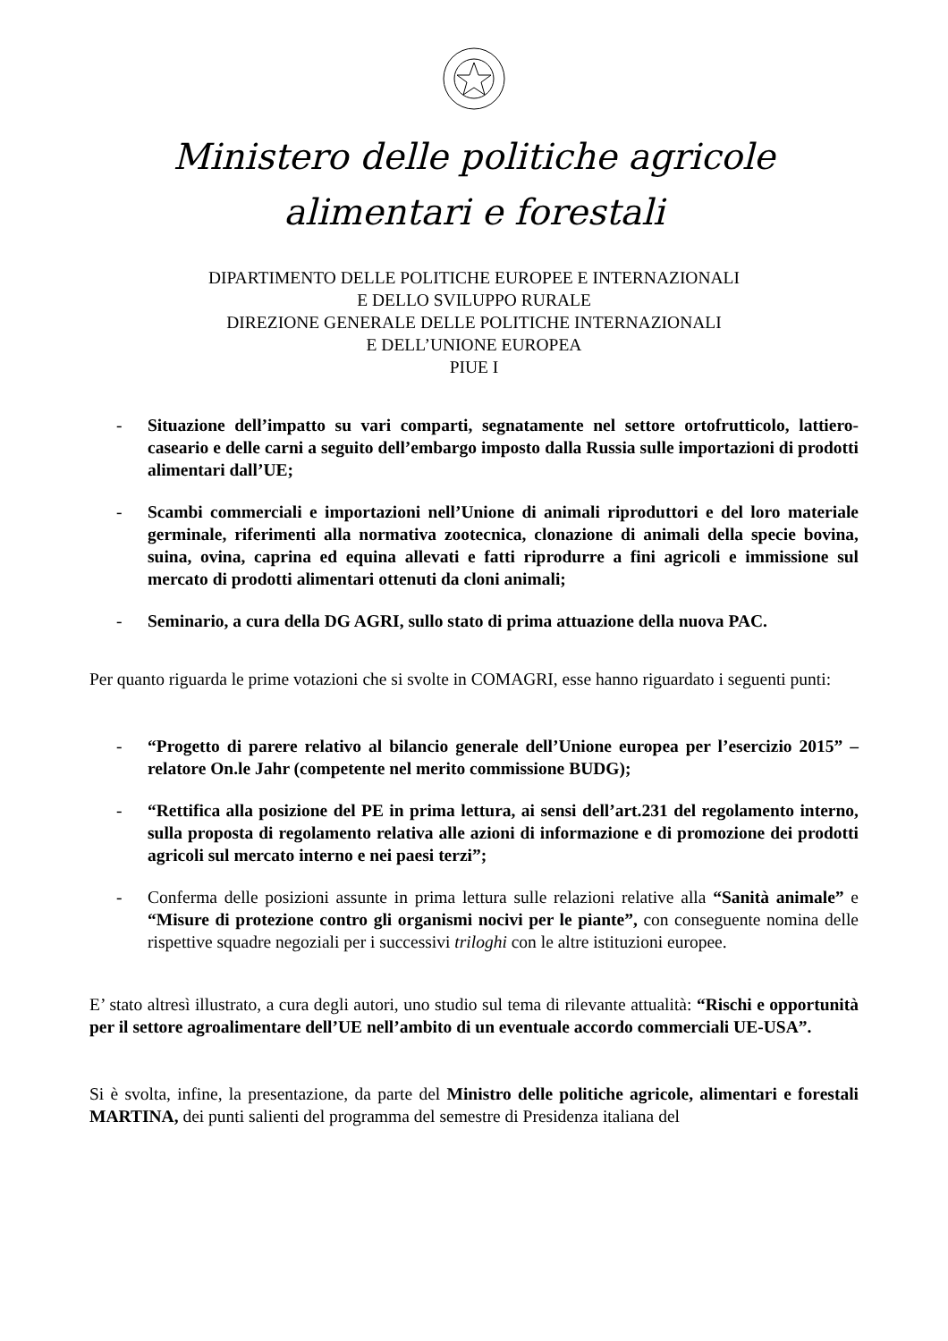Ministero delle politiche agricole
alimentari e forestali
DIPARTIMENTO DELLE POLITICHE EUROPEE E INTERNAZIONALI
E DELLO SVILUPPO RURALE
DIREZIONE GENERALE DELLE POLITICHE INTERNAZIONALI
E DELL’UNIONE EUROPEA
PIUE I
- Situazione dell’impatto su vari comparti, segnatamente nel settore ortofrutticolo, lattiero-caseario e delle carni a seguito dell’embargo imposto dalla Russia sulle importazioni di prodotti alimentari dall’UE;
- Scambi commerciali e importazioni nell’Unione di animali riproduttori e del loro materiale germinale, riferimenti alla normativa zootecnica, clonazione di animali della specie bovina, suina, ovina, caprina ed equina allevati e fatti riprodurre a fini agricoli e immissione sul mercato di prodotti alimentari ottenuti da cloni animali;
- Seminario, a cura della DG AGRI, sullo stato di prima attuazione della nuova PAC.
Per quanto riguarda le prime votazioni che si svolte in COMAGRI, esse hanno riguardato i seguenti punti:
- “Progetto di parere relativo al bilancio generale dell’Unione europea per l’esercizio 2015” – relatore On.le Jahr (competente nel merito commissione BUDG);
- “Rettifica alla posizione del PE in prima lettura, ai sensi dell’art.231 del regolamento interno, sulla proposta di regolamento relativa alle azioni di informazione e di promozione dei prodotti agricoli sul mercato interno e nei paesi terzi”;
- Conferma delle posizioni assunte in prima lettura sulle relazioni relative alla “Sanità animale” e “Misure di protezione contro gli organismi nocivi per le piante”, con conseguente nomina delle rispettive squadre negoziali per i successivi triloghi con le altre istituzioni europee.
E’ stato altresì illustrato, a cura degli autori, uno studio sul tema di rilevante attualità: “Rischi e opportunità per il settore agroalimentare dell’UE nell’ambito di un eventuale accordo commerciali UE-USA”.
Si è svolta, infine, la presentazione, da parte del Ministro delle politiche agricole, alimentari e forestali MARTINA, dei punti salienti del programma del semestre di Presidenza italiana del